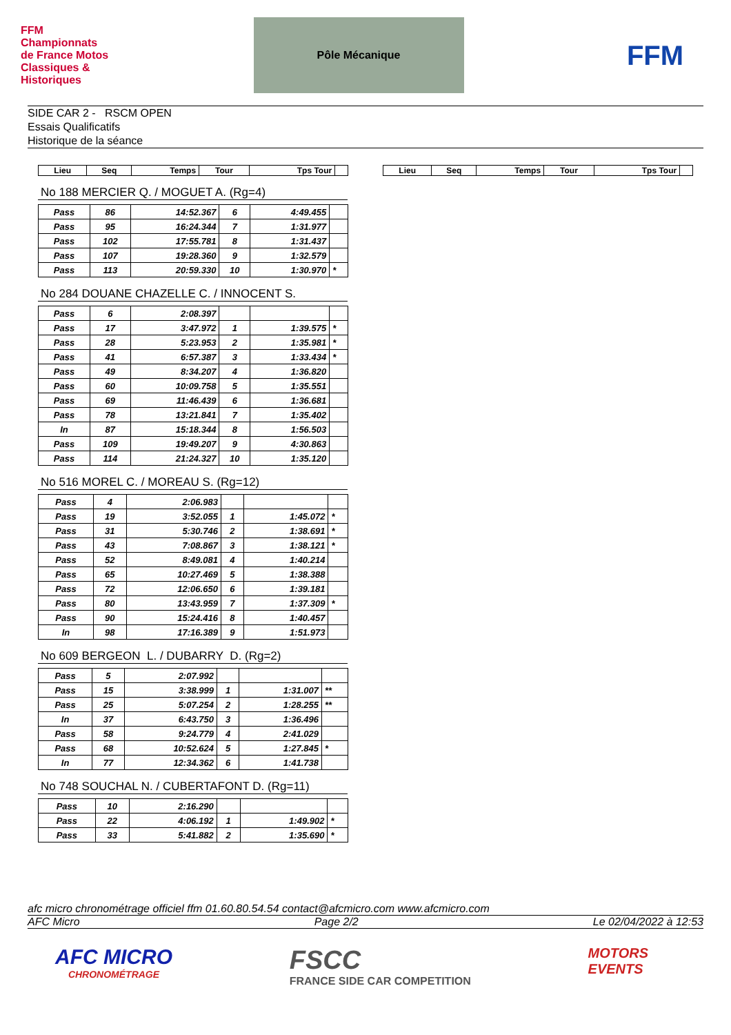FFM Championnats de France Motos Classiques & Historiques
Pôle Mécanique
FFM
SIDE CAR 2 - RSCM OPEN
Essais Qualificatifs
Historique de la séance
| Lieu | Seq | Temps | Tour | Tps Tour | |
| --- | --- | --- | --- | --- | --- |
No 188 MERCIER Q. / MOGUET A. (Rg=4)
| Pass | 86 | 14:52.367 | 6 | 4:49.455 | |
| Pass | 95 | 16:24.344 | 7 | 1:31.977 | |
| Pass | 102 | 17:55.781 | 8 | 1:31.437 | |
| Pass | 107 | 19:28.360 | 9 | 1:32.579 | |
| Pass | 113 | 20:59.330 | 10 | 1:30.970 | * |
No 284 DOUANE CHAZELLE C. / INNOCENT S.
| Pass | 6 | 2:08.397 | | | |
| Pass | 17 | 3:47.972 | 1 | 1:39.575 | * |
| Pass | 28 | 5:23.953 | 2 | 1:35.981 | * |
| Pass | 41 | 6:57.387 | 3 | 1:33.434 | * |
| Pass | 49 | 8:34.207 | 4 | 1:36.820 | |
| Pass | 60 | 10:09.758 | 5 | 1:35.551 | |
| Pass | 69 | 11:46.439 | 6 | 1:36.681 | |
| Pass | 78 | 13:21.841 | 7 | 1:35.402 | |
| In | 87 | 15:18.344 | 8 | 1:56.503 | |
| Pass | 109 | 19:49.207 | 9 | 4:30.863 | |
| Pass | 114 | 21:24.327 | 10 | 1:35.120 | |
No 516 MOREL C. / MOREAU S. (Rg=12)
| Pass | 4 | 2:06.983 | | | |
| Pass | 19 | 3:52.055 | 1 | 1:45.072 | * |
| Pass | 31 | 5:30.746 | 2 | 1:38.691 | * |
| Pass | 43 | 7:08.867 | 3 | 1:38.121 | * |
| Pass | 52 | 8:49.081 | 4 | 1:40.214 | |
| Pass | 65 | 10:27.469 | 5 | 1:38.388 | |
| Pass | 72 | 12:06.650 | 6 | 1:39.181 | |
| Pass | 80 | 13:43.959 | 7 | 1:37.309 | * |
| Pass | 90 | 15:24.416 | 8 | 1:40.457 | |
| In | 98 | 17:16.389 | 9 | 1:51.973 | |
No 609 BERGEON L. / DUBARRY D. (Rg=2)
| Pass | 5 | 2:07.992 | | | |
| Pass | 15 | 3:38.999 | 1 | 1:31.007 | ** |
| Pass | 25 | 5:07.254 | 2 | 1:28.255 | ** |
| In | 37 | 6:43.750 | 3 | 1:36.496 | |
| Pass | 58 | 9:24.779 | 4 | 2:41.029 | |
| Pass | 68 | 10:52.624 | 5 | 1:27.845 | * |
| In | 77 | 12:34.362 | 6 | 1:41.738 | |
No 748 SOUCHAL N. / CUBERTAFONT D. (Rg=11)
| Pass | 10 | 2:16.290 | | | |
| Pass | 22 | 4:06.192 | 1 | 1:49.902 | * |
| Pass | 33 | 5:41.882 | 2 | 1:35.690 | * |
| Lieu | Seq | Temps | Tour | Tps Tour | |
| --- | --- | --- | --- | --- | --- |
afc micro chronométrage officiel ffm 01.60.80.54.54 contact@afcmicro.com www.afcmicro.com
AFC Micro Page 2/2 Le 02/04/2022 à 12:53
AFC MICRO
CHRONOMÉTRAGE
FSCC
FRANCE SIDE CAR COMPETITION
MOTORS
EVENTS